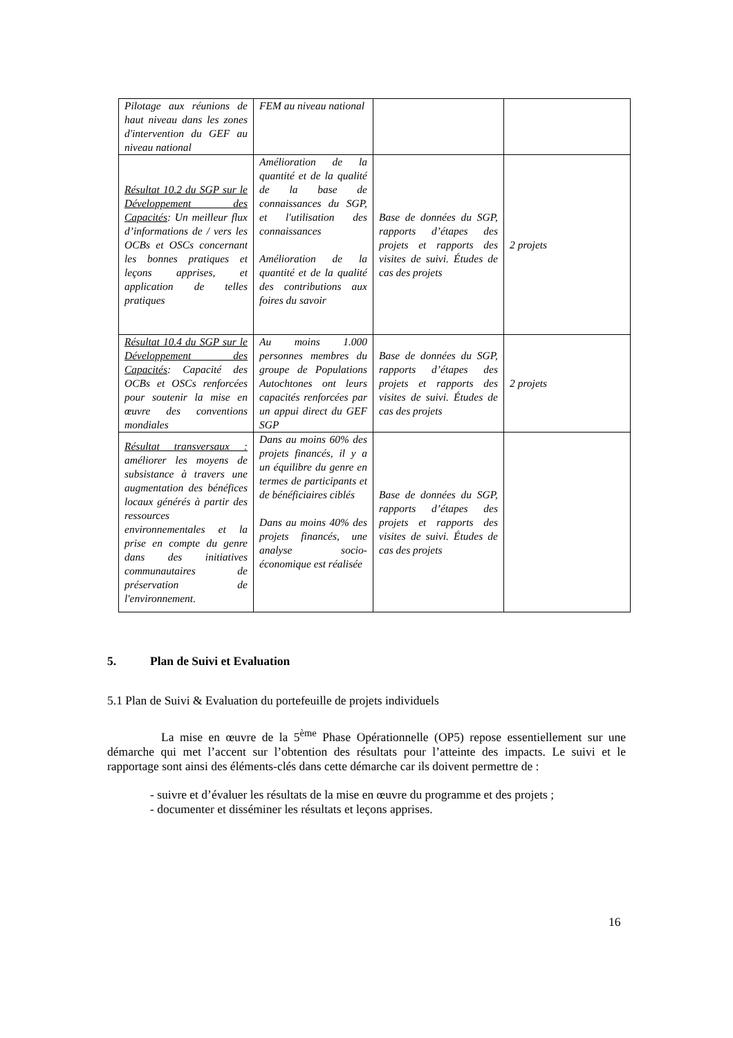| Pilotage aux réunions de haut niveau dans les zones d'intervention du GEF au niveau national | FEM au niveau national | | |
| Résultat 10.2 du SGP sur le Développement des Capacités : Un meilleur flux d’informations de / vers les OCBs et OSCs concernant les bonnes pratiques et leçons apprises, et application de telles pratiques | Amélioration de la quantité et de la qualité de la base de connaissances du SGP, et l'utilisation des connaissances Amélioration de la quantité et de la qualité des contributions aux foires du savoir | Base de données du SGP, rapports d’étapes des projets et rapports des visites de suivi. Études de cas des projets | 2 projets |
| Résultat 10.4 du SGP sur le Développement des Capacités : Capacité des OCBs et OSCs renforcées pour soutenir la mise en œuvre des conventions mondiales | Au moins 1.000 personnes membres du groupe de Populations Autochtones ont leurs capacités renforcées par un appui direct du GEF SGP | Base de données du SGP, rapports d’étapes des projets et rapports des visites de suivi. Études de cas des projets | 2 projets |
| Résultat transversaux : améliorer les moyens de subsistance à travers une augmentation des bénéfices locaux générés à partir des ressources environnementales et la prise en compte du genre dans des initiatives communautaires de préservation de l'environnement. | Dans au moins 60% des projets financés, il y a un équilibre du genre en termes de participants et de bénéficiaires ciblés Dans au moins 40% des projets financés, une analyse socio-économique est réalisée | Base de données du SGP, rapports d’étapes des projets et rapports des visites de suivi. Études de cas des projets | |
5. Plan de Suivi et Evaluation
5.1 Plan de Suivi & Evaluation du portefeuille de projets individuels
La mise en œuvre de la 5<sup>ème</sup> Phase Opérationnelle (OP5) repose essentiellement sur une démarche qui met l’accent sur l’obtention des résultats pour l’atteinte des impacts. Le suivi et le rapportage sont ainsi des éléments-clés dans cette démarche car ils doivent permettre de :
- suivre et d’évaluer les résultats de la mise en œuvre du programme et des projets ;
- documenter et disséminer les résultats et leçons apprises.
16